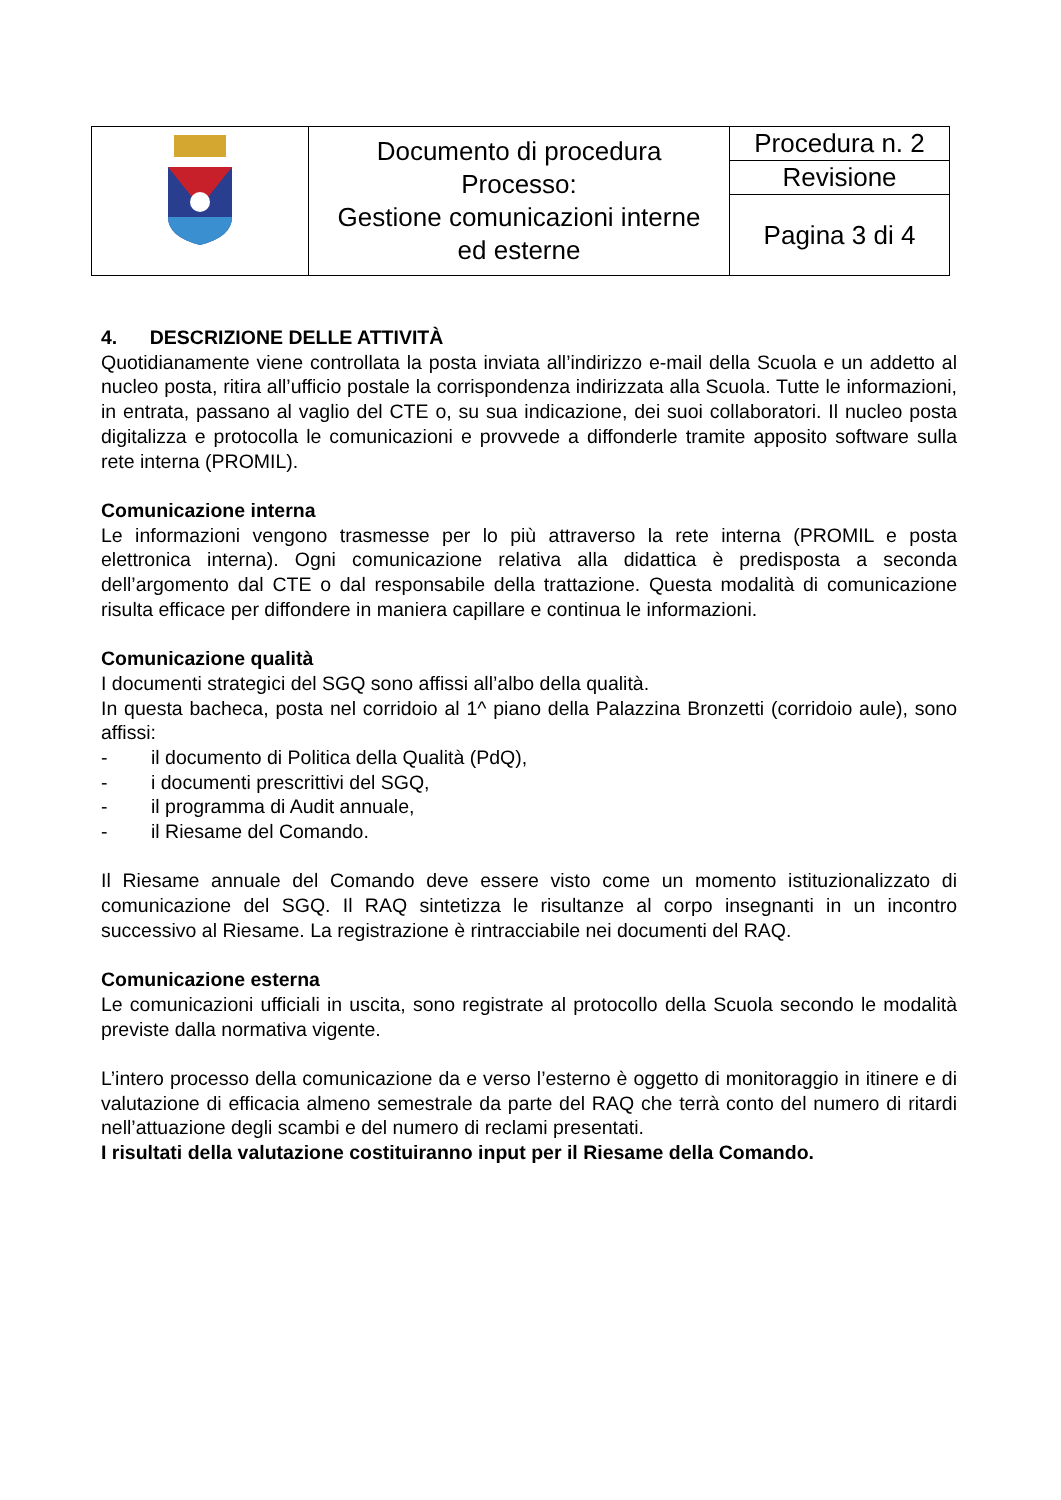| | Documento di procedura Processo: Gestione comunicazioni interne ed esterne | Procedura n. 2 |
| | | Revisione |
| | | Pagina 3 di 4 |
4. DESCRIZIONE DELLE ATTIVITÀ
Quotidianamente viene controllata la posta inviata all’indirizzo e-mail della Scuola e un addetto al nucleo posta, ritira all’ufficio postale la corrispondenza indirizzata alla Scuola. Tutte le informazioni, in entrata, passano al vaglio del CTE o, su sua indicazione, dei suoi collaboratori. Il nucleo posta digitalizza e protocolla le comunicazioni e provvede a diffonderle tramite apposito software sulla rete interna (PROMIL).
Comunicazione interna
Le informazioni vengono trasmesse per lo più attraverso la rete interna (PROMIL e posta elettronica interna). Ogni comunicazione relativa alla didattica è predisposta a seconda dell’argomento dal CTE o dal responsabile della trattazione. Questa modalità di comunicazione risulta efficace per diffondere in maniera capillare e continua le informazioni.
Comunicazione qualità
I documenti strategici del SGQ sono affissi all’albo della qualità.
In questa bacheca, posta nel corridoio al 1^ piano della Palazzina Bronzetti (corridoio aule), sono affissi:
- il documento di Politica della Qualità (PdQ),
- i documenti prescrittivi del SGQ,
- il programma di Audit annuale,
- il Riesame del Comando.
Il Riesame annuale del Comando deve essere visto come un momento istituzionalizzato di comunicazione del SGQ. Il RAQ sintetizza le risultanze al corpo insegnanti in un incontro successivo al Riesame. La registrazione è rintracciabile nei documenti del RAQ.
Comunicazione esterna
Le comunicazioni ufficiali in uscita, sono registrate al protocollo della Scuola secondo le modalità previste dalla normativa vigente.
L’intero processo della comunicazione da e verso l’esterno è oggetto di monitoraggio in itinere e di valutazione di efficacia almeno semestrale da parte del RAQ che terrà conto del numero di ritardi nell’attuazione degli scambi e del numero di reclami presentati.
I risultati della valutazione costituiranno input per il Riesame della Comando.